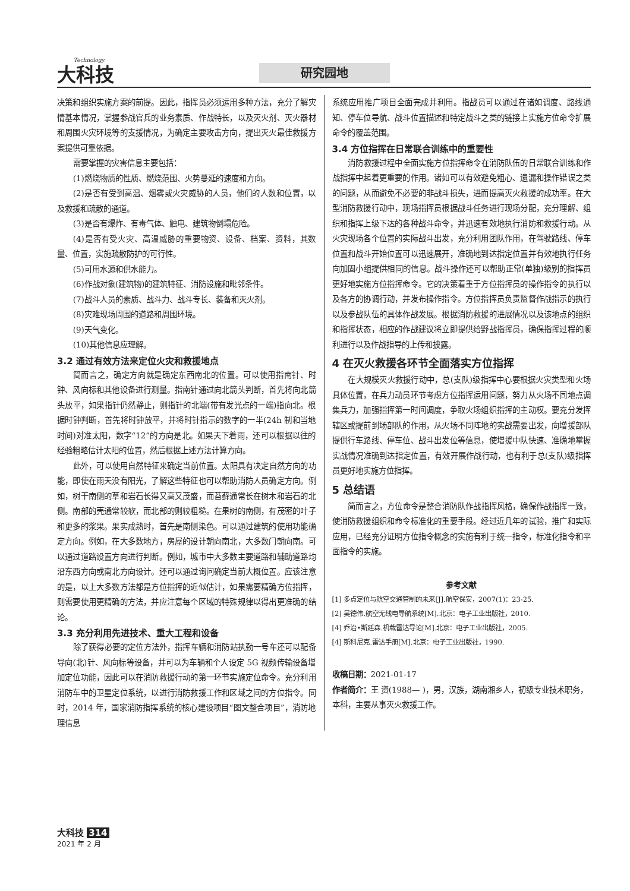Technology 大科技 研究园地
决策和组织实施方案的前提。因此，指挥员必须运用多种方法，充分了解灾情基本情况，掌握参战官兵的业务素质、作战特长，以及灭火剂、灭火器材和周围火灾环境等的支援情况，为确定主要攻击方向，提出灭火最佳救援方案提供可靠依据。
需要掌握的灾害信息主要包括：
(1)燃烧物质的性质、燃烧范围、火势蔓延的速度和方向。
(2)是否有受到高温、烟雾或火灾威胁的人员，他们的人数和位置，以及救援和疏散的通道。
(3)是否有爆炸、有毒气体、触电、建筑物倒塌危险。
(4)是否有受火灾、高温威胁的重要物资、设备、档案、资料，其数量、位置，实施疏散防护的可行性。
(5)可用水源和供水能力。
(6)作战对象(建筑物)的建筑特征、消防设施和毗邻条件。
(7)战斗人员的素质、战斗力、战斗专长、装备和灭火剂。
(8)灾难现场周围的道路和周围环境。
(9)天气变化。
(10)其他信息应理解。
3.2 通过有效方法来定位火灾和救援地点
简而言之，确定方向就是确定东西南北的位置。可以使用指南针、时钟、风向标和其他设备进行测量。指南针通过向北箭头判断，首先将向北箭头放平，如果指针仍然静止，则指针的北端(带有发光点的一端)指向北。根据时钟判断，首先将时钟放平，并将时针指示的数字的一半(24h 制和当地时间)对准太阳，数字“12”的方向是北。如果天下着雨，还可以根据以往的经验粗略估计太阳的位置，然后根据上述方法计算方向。
此外，可以使用自然特征来确定当前位置。太阳具有决定自然方向的功能，即使在雨天没有阳光，了解这些特征也可以帮助消防人员确定方向。例如，树干南侧的草和岩石长得又高又茂盛，而苔藓通常长在树木和岩石的北侧。南部的壳通常较软，而北部的则较粗糙。在果树的南侧，有茂密的叶子和更多的浆果。果实成熟时，首先是南侧染色。可以通过建筑的使用功能确定方向。例如，在大多数地方，房屋的设计朝向南北，大多数门朝向南。可以通过道路设置方向进行判断。例如，城市中大多数主要道路和辅助道路均沿东西方向或南北方向设计。还可以通过询问确定当前大概位置。应该注意的是，以上大多数方法都是方位指挥的近似估计，如果需要精确方位指挥，则需要使用更精确的方法，并应注意每个区域的特殊规律以得出更准确的结论。
3.3 充分利用先进技术、重大工程和设备
除了获得必要的定位方法外，指挥车辆和消防站执勤一号车还可以配备导向(北)针、风向标等设备，并可以为车辆和个人设定 5G 视频传输设备增加定位功能，因此可以在消防救援行动的第一环节实施定位命令。充分利用消防车中的卫星定位系统，以进行消防救援工作和区域之间的方位指令。同时，2014 年，国家消防指挥系统的核心建设项目“图文整合项目”，消防地理信息
系统应用推广项目全面完成并利用。指战员可以通过在诸如调度、路线通知、停车位导航、战斗位置描述和特定战斗之类的链接上实施方位命令扩展命令的覆盖范围。
3.4 方位指挥在日常联合训练中的重要性
消防救援过程中全面实施方位指挥命令在消防队伍的日常联合训练和作战指挥中起着更重要的作用。诸如可以有效避免粗心、遗漏和操作错误之类的问题，从而避免不必要的非战斗损失，进而提高灭火救援的成功率。在大型消防救援行动中，现场指挥员根据战斗任务进行现场分配，充分理解、组织和指挥上级下达的各种战斗命令，并迅速有效地执行消防和救援行动。从火灾现场各个位置的实际战斗出发，充分利用团队作用，在驾驶路线、停车位置和战斗开始位置可以迅速展开，准确地到达指定位置并有效地执行任务向加固小组提供相同的信息。战斗操作还可以帮助正常(单独)级别的指挥员更好地实施方位指挥命令。它的决策着重于方位指挥员的操作指令的执行以及各方的协调行动，并发布操作指令。方位指挥员负责监督作战指示的执行以及参战队伍的具体作战发展。根据消防救援的进展情况以及该地点的组织和指挥状态，相应的作战建议将立即提供给野战指挥员，确保指挥过程的顺利进行以及作战指导的上传和披露。
4 在灭火救援各环节全面落实方位指挥
在大规模灭火救援行动中，总(支队)级指挥中心要根据火灾类型和火场具体位置，在兵力动员环节考虑方位指挥运用问题，努力从火场不同地点调集兵力，加强指挥第一时间调度，争取火场组织指挥的主动权。要充分发挥辖区或提前到场部队的作用，从火场不同阵地的实战需要出发，向增援部队提供行车路线、停车位、战斗出发位等信息，使增援中队快速、准确地掌握实战情况准确到达指定位置，有效开展作战行动，也有利于总(支队)级指挥员更好地实施方位指挥。
5 总结语
简而言之，方位命令是整合消防队作战指挥风格，确保作战指挥一致，使消防救援组织和命令标准化的重要手段。经过近几年的试验，推广和实际应用，已经充分证明方位指令概念的实施有利于统一指令，标准化指令和平面指令的实施。
参考文献
[1] 多点定位与航空交通管制的未来[J].航空保安，2007(1)：23-25.
[2] 吴德伟.航空无线电导航系统[M].北京：电子工业出版社，2010.
[4] 乔治•斯廷森.机载雷达导论[M].北京：电子工业出版社，2005.
[4] 斯科尼克.雷达手册[M].北京：电子工业出版社，1990.
收稿日期：2021-01-17
作者简介：王 资(1988— )，男，汉族，湖南湘乡人，初级专业技术职务，本科，主要从事灭火救援工作。
大科技 314
2021 年 2 月